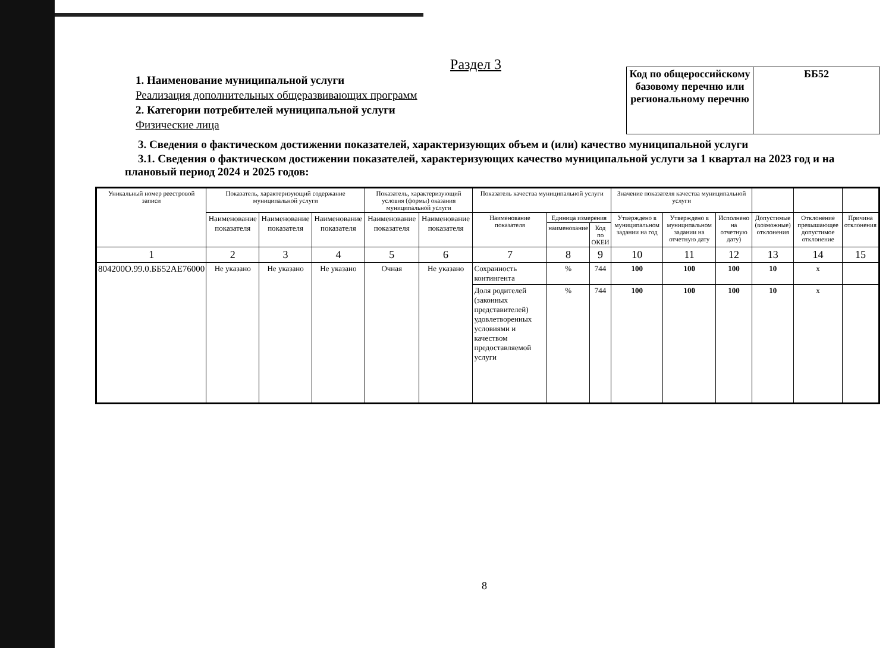Раздел 3
1. Наименование муниципальной услуги
Реализация дополнительных общеразвивающих программ
2. Категории потребителей муниципальной услуги
Физические лица
| Код по общероссийскому базовому перечню или региональному перечню | ББ52 |
3. Сведения о фактическом достижении показателей, характеризующих объем и (или) качество муниципальной услуги
3.1. Сведения о фактическом достижении показателей, характеризующих качество муниципальной услуги за 1 квартал на 2023 год и на плановый период 2024 и 2025 годов:
| Уникальный номер реестровой записи | Показатель, характеризующий содержание муниципальной услуги | | | Показатель, характеризующий условия (формы) оказания муниципальной услуги | | Показатель качества муниципальной услуги | | | Значение показателя качества муниципальной услуги | | | | | |
| --- | --- | --- | --- | --- | --- | --- | --- | --- | --- | --- | --- | --- | --- | --- |
| | Наименование показателя | Наименование показателя | Наименование показателя | Наименование показателя | Наименование показателя | Наименование показателя | Единица измерения | | Утверждено в муниципальном задании на год | Утверждено в муниципальном задании на отчетную дату | Исполнено на отчетную дату) | Допустимые (возможные) отклонения | Отклонение превышающее допустимое отклонение | Причина отклонения |
| | | | | | | | наименование | Код по ОКЕИ | | | | | | |
| 1 | 2 | 3 | 4 | 5 | 6 | 7 | 8 | 9 | 10 | 11 | 12 | 13 | 14 | 15 |
| 804200О.99.0.ББ52АЕ76000 | Не указано | Не указано | Не указано | Очная | Не указано | Сохранность контингента | % | 744 | 100 | 100 | 100 | 10 | x | |
| | | | | | | Доля родителей (законных представителей) удовлетворенных условиями и качеством предоставляемой услуги | % | 744 | 100 | 100 | 100 | 10 | x | |
8